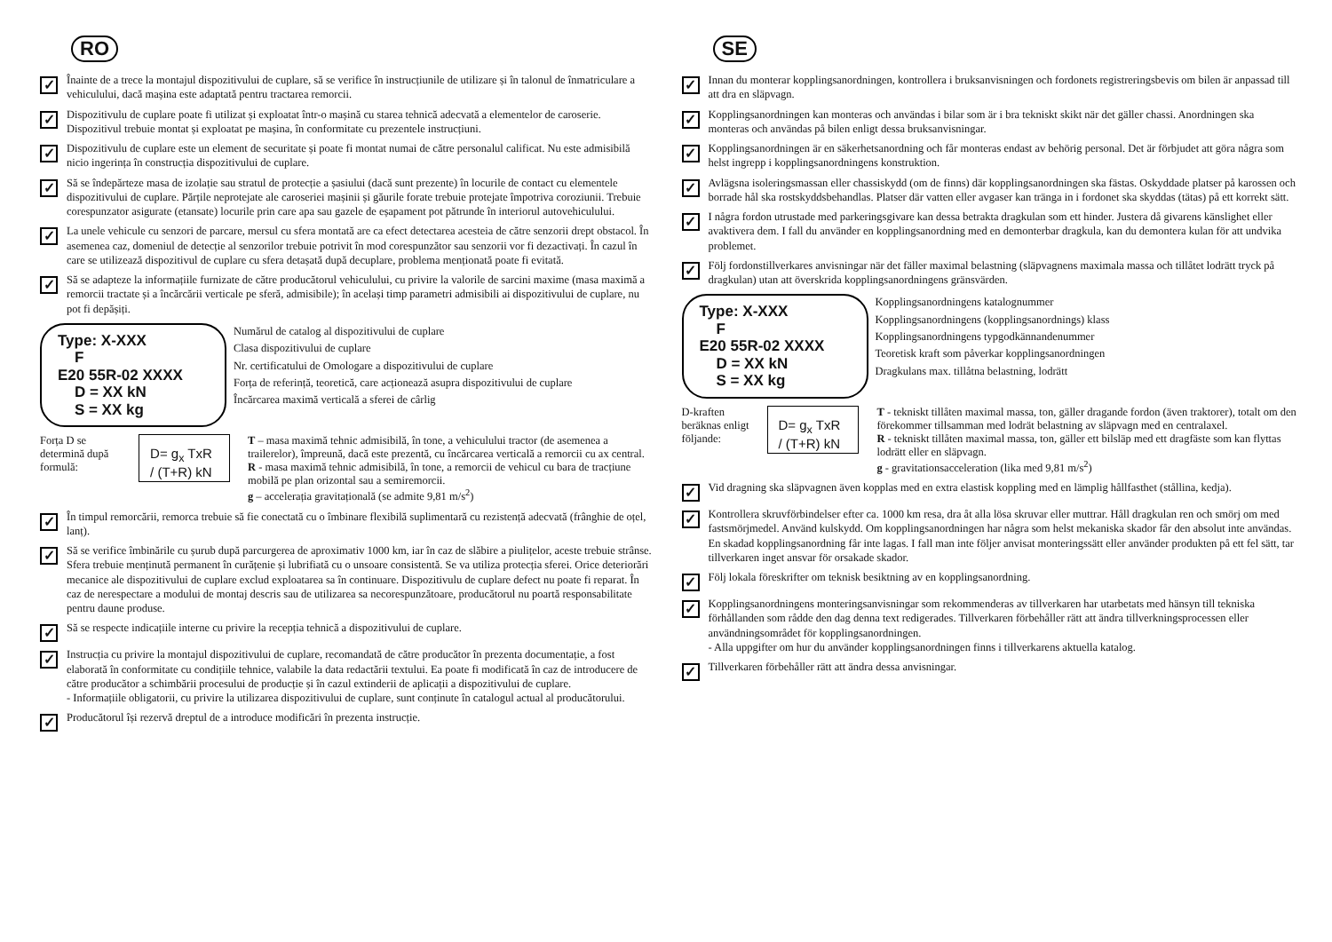RO
✓
Înainte de a trece la montajul dispozitivului de cuplare, să se verifice în instrucțiunile de utilizare și în talonul de înmatriculare a vehiculului, dacă mașina este adaptată pentru tractarea remorcii.
✓
Dispozitivulu de cuplare poate fi utilizat și exploatat într-o mașină cu starea tehnică adecvată a elementelor de caroserie. Dispozitivul trebuie montat și exploatat pe mașina, în conformitate cu prezentele instrucțiuni.
✓
Dispozitivulu de cuplare este un element de securitate și poate fi montat numai de către personalul calificat. Nu este admisibilă nicio ingerința în construcția dispozitivului de cuplare.
✓
Să se îndepărteze masa de izolație sau stratul de protecție a șasiului (dacă sunt prezente) în locurile de contact cu elementele dispozitivului de cuplare. Părțile neprotejate ale caroseriei mașinii și găurile forate trebuie protejate împotriva coroziunii. Trebuie corespunzator asigurate (etansate) locurile prin care apa sau gazele de eșapament pot pătrunde în interiorul autovehiculului.
✓
La unele vehicule cu senzori de parcare, mersul cu sfera montată are ca efect detectarea acesteia de către senzorii drept obstacol. În asemenea caz, domeniul de detecție al senzorilor trebuie potrivit în mod corespunzător sau senzorii vor fi dezactivați. În cazul în care se utilizează dispozitivul de cuplare cu sfera detașată după decuplare, problema menționată poate fi evitată.
✓
Să se adapteze la informațiile furnizate de către producătorul vehiculului, cu privire la valorile de sarcini maxime (masa maximă a remorcii tractate și a încărcării verticale pe sferă, admisibile); în același timp parametri admisibili ai dispozitivului de cuplare, nu pot fi depășiți.
Type: X-XXX
F
E20 55R-02 XXXX
D = XX kN
S = XX kg
Numărul de catalog al dispozitivului de cuplare
Clasa dispozitivului de cuplare
Nr. certificatului de Omologare a dispozitivului de cuplare
Forța de referință, teoretică, care acționează asupra dispozitivului de cuplare
Încărcarea maximă verticală a sferei de cârlig
Forța D se determină după formulă:
D= g<sub>x</sub> TxR / (T+R) kN
T – masa maximă tehnic admisibilă, în tone, a vehiculului tractor (de asemenea a trailerelor), împreună, dacă este prezentă, cu încărcarea verticală a remorcii cu ax central.
R - masa maximă tehnic admisibilă, în tone, a remorcii de vehicul cu bara de tracțiune mobilă pe plan orizontal sau a semiremorcii.
g – accelerația gravitațională (se admite 9,81 m/s<sup>2</sup>)
✓
În timpul remorcării, remorca trebuie să fie conectată cu o îmbinare flexibilă suplimentară cu rezistență adecvată (frânghie de oțel, lanț).
✓
Să se verifice îmbinările cu șurub după parcurgerea de aproximativ 1000 km, iar în caz de slăbire a piulițelor, aceste trebuie strânse. Sfera trebuie menținută permanent în curățenie și lubrifiată cu o unsoare consistentă. Se va utiliza protecția sferei. Orice deteriorări mecanice ale dispozitivului de cuplare exclud exploatarea sa în continuare. Dispozitivulu de cuplare defect nu poate fi reparat. În caz de nerespectare a modului de montaj descris sau de utilizarea sa necorespunzătoare, producătorul nu poartă responsabilitate pentru daune produse.
✓
Să se respecte indicațiile interne cu privire la recepția tehnică a dispozitivului de cuplare.
✓
Instrucția cu privire la montajul dispozitivului de cuplare, recomandată de către producător în prezenta documentație, a fost elaborată în conformitate cu condițiile tehnice, valabile la data redactării textului. Ea poate fi modificată în caz de introducere de către producător a schimbării procesului de producție și în cazul extinderii de aplicații a dispozitivului de cuplare.
- Informațiile obligatorii, cu privire la utilizarea dispozitivului de cuplare, sunt conținute în catalogul actual al producătorului.
✓
Producătorul își rezervă dreptul de a introduce modificări în prezenta instrucție.
SE
✓
Innan du monterar kopplingsanordningen, kontrollera i bruksanvisningen och fordonets registreringsbevis om bilen är anpassad till att dra en släpvagn.
✓
Kopplingsanordningen kan monteras och användas i bilar som är i bra tekniskt skikt när det gäller chassi. Anordningen ska monteras och användas på bilen enligt dessa bruksanvisningar.
✓
Kopplingsanordningen är en säkerhetsanordning och får monteras endast av behörig personal. Det är förbjudet att göra några som helst ingrepp i kopplingsanordningens konstruktion.
✓
Avlägsna isoleringsmassan eller chassiskydd (om de finns) där kopplingsanordningen ska fästas. Oskyddade platser på karossen och borrade hål ska rostskyddsbehandlas. Platser där vatten eller avgaser kan tränga in i fordonet ska skyddas (tätas) på ett korrekt sätt.
✓
I några fordon utrustade med parkeringsgivare kan dessa betrakta dragkulan som ett hinder. Justera då givarens känslighet eller avaktivera dem. I fall du använder en kopplingsanordning med en demonterbar dragkula, kan du demontera kulan för att undvika problemet.
✓
Följ fordonstillverkares anvisningar när det fäller maximal belastning (släpvagnens maximala massa och tillåtet lodrätt tryck på dragkulan) utan att överskrida kopplingsanordningens gränsvärden.
Type: X-XXX
F
E20 55R-02 XXXX
D = XX kN
S = XX kg
Kopplingsanordningens katalognummer
Kopplingsanordningens (kopplingsanordnings) klass
Kopplingsanordningens typgodkännandenummer
Teoretisk kraft som påverkar kopplingsanordningen
Dragkulans max. tillåtna belastning, lodrätt
D-kraften beräknas enligt följande:
D= g<sub>x</sub> TxR / (T+R) kN
T - tekniskt tillåten maximal massa, ton, gäller dragande fordon (även traktorer), totalt om den förekommer tillsamman med lodrät belastning av släpvagn med en centralaxel.
R - tekniskt tillåten maximal massa, ton, gäller ett bilsläp med ett dragfäste som kan flyttas lodrätt eller en släpvagn.
g - gravitationsacceleration (lika med 9,81 m/s<sup>2</sup>)
✓
Vid dragning ska släpvagnen även kopplas med en extra elastisk koppling med en lämplig hållfasthet (stållina, kedja).
✓
Kontrollera skruvförbindelser efter ca. 1000 km resa, dra åt alla lösa skruvar eller muttrar. Håll dragkulan ren och smörj om med fastsmörjmedel. Använd kulskydd. Om kopplingsanordningen har några som helst mekaniska skador får den absolut inte användas. En skadad kopplingsanordning får inte lagas. I fall man inte följer anvisat monteringssätt eller använder produkten på ett fel sätt, tar tillverkaren inget ansvar för orsakade skador.
✓
Följ lokala föreskrifter om teknisk besiktning av en kopplingsanordning.
✓
Kopplingsanordningens monteringsanvisningar som rekommenderas av tillverkaren har utarbetats med hänsyn till tekniska förhållanden som rådde den dag denna text redigerades. Tillverkaren förbehåller rätt att ändra tillverkningsprocessen eller användningsområdet för kopplingsanordningen.
- Alla uppgifter om hur du använder kopplingsanordningen finns i tillverkarens aktuella katalog.
✓
Tillverkaren förbehåller rätt att ändra dessa anvisningar.